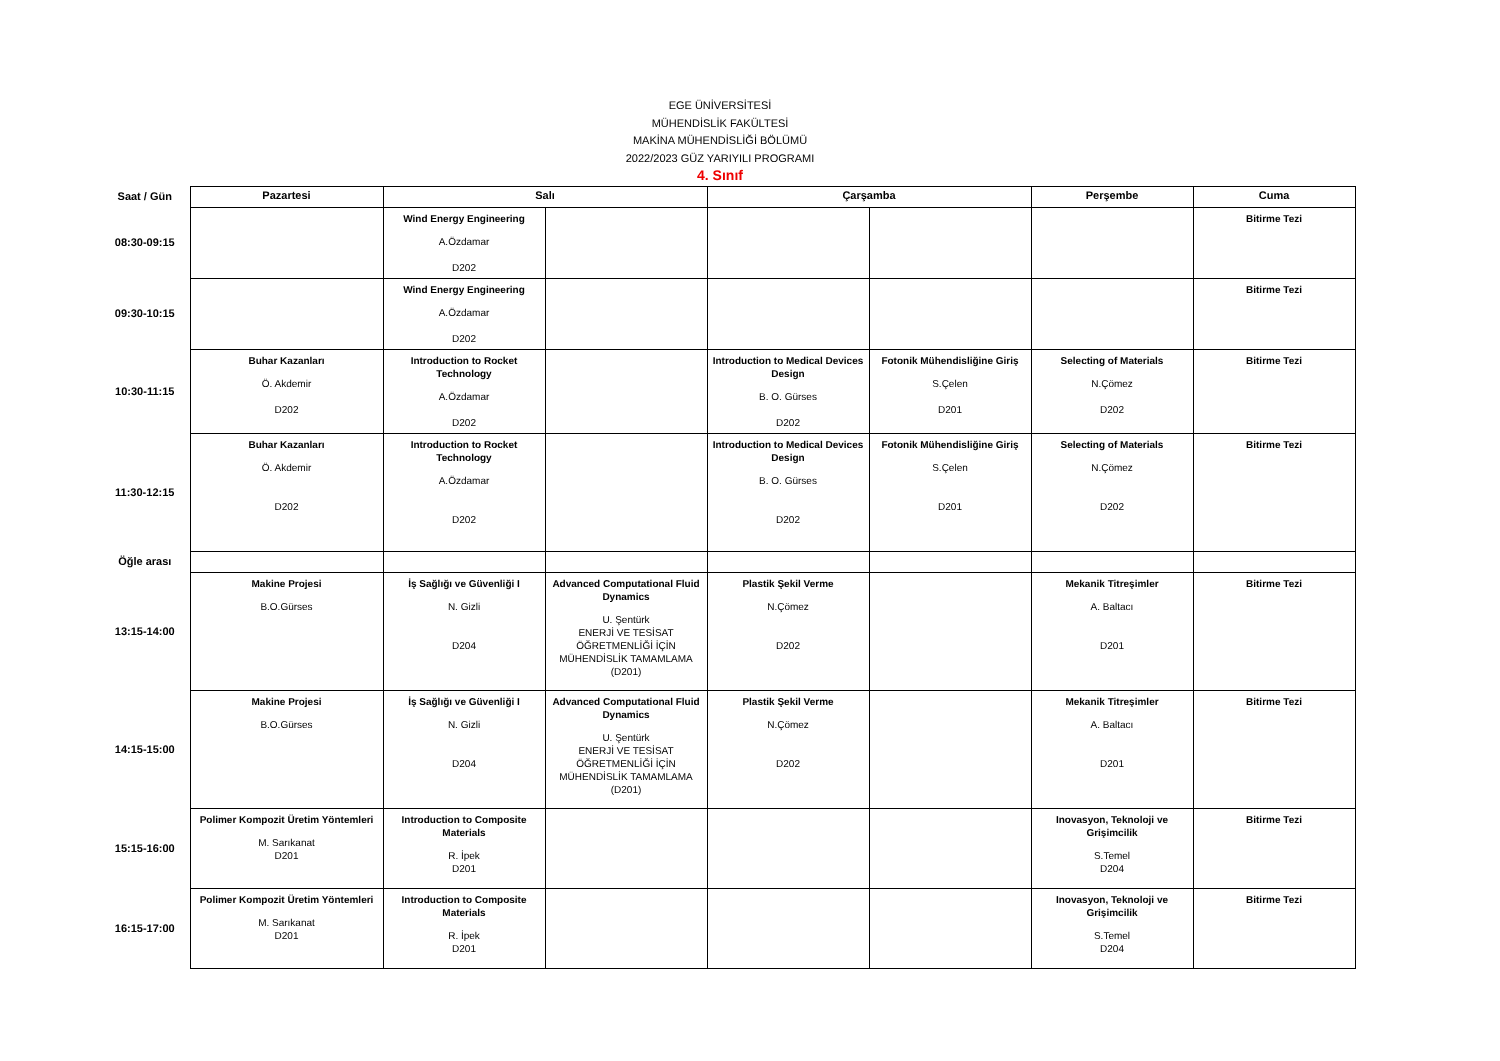EGE ÜNİVERSİTESİ
MÜHENDİSLİK FAKÜLTESİ
MAKİNA MÜHENDİSLİĞİ BÖLÜMÜ
2022/2023 GÜZ YARIYILI PROGRAMI
4. Sınıf
| Saat / Gün | Pazartesi | Salı | | Çarşamba | | Perşembe | Cuma |
| 08:30-09:15 | | Wind Energy Engineering A.Özdamar D202 | | | | | Bitirme Tezi |
| 09:30-10:15 | | Wind Energy Engineering A.Özdamar D202 | | | | | Bitirme Tezi |
| 10:30-11:15 | Buhar Kazanları Ö. Akdemir D202 | Introduction to Rocket Technology A.Özdamar D202 | | Introduction to Medical Devices Design B. O. Gürses D202 | Fotonik Mühendisliğine Giriş S.Çelen D201 | Selecting of Materials N.Çömez D202 | Bitirme Tezi |
| 11:30-12:15 | Buhar Kazanları Ö. Akdemir D202 | Introduction to Rocket Technology A.Özdamar D202 | | Introduction to Medical Devices Design B. O. Gürses D202 | Fotonik Mühendisliğine Giriş S.Çelen D201 | Selecting of Materials N.Çömez D202 | Bitirme Tezi |
| Öğle arası | | | | | | | |
| 13:15-14:00 | Makine Projesi B.O.Gürses | İş Sağlığı ve Güvenliği I N. Gizli D204 | Advanced Computational Fluid Dynamics U. Şentürk ENERJİ VE TESİSAT ÖĞRETMENLİĞİ İÇİN MÜHENDİSLİK TAMAMLAMA (D201) | Plastik Şekil Verme N.Çömez D202 | | Mekanik Titreşimler A. Baltacı D201 | Bitirme Tezi |
| 14:15-15:00 | Makine Projesi B.O.Gürses | İş Sağlığı ve Güvenliği I N. Gizli D204 | Advanced Computational Fluid Dynamics U. Şentürk ENERJİ VE TESİSAT ÖĞRETMENLİĞİ İÇİN MÜHENDİSLİK TAMAMLAMA (D201) | Plastik Şekil Verme N.Çömez D202 | | Mekanik Titreşimler A. Baltacı D201 | Bitirme Tezi |
| 15:15-16:00 | Polimer Kompozit Üretim Yöntemleri M. Sarıkanat D201 | Introduction to Composite Materials R. İpek D201 | | | | Inovasyon, Teknoloji ve Grişimcilik S.Temel D204 | Bitirme Tezi |
| 16:15-17:00 | Polimer Kompozit Üretim Yöntemleri M. Sarıkanat D201 | Introduction to Composite Materials R. İpek D201 | | | | Inovasyon, Teknoloji ve Grişimcilik S.Temel D204 | Bitirme Tezi |